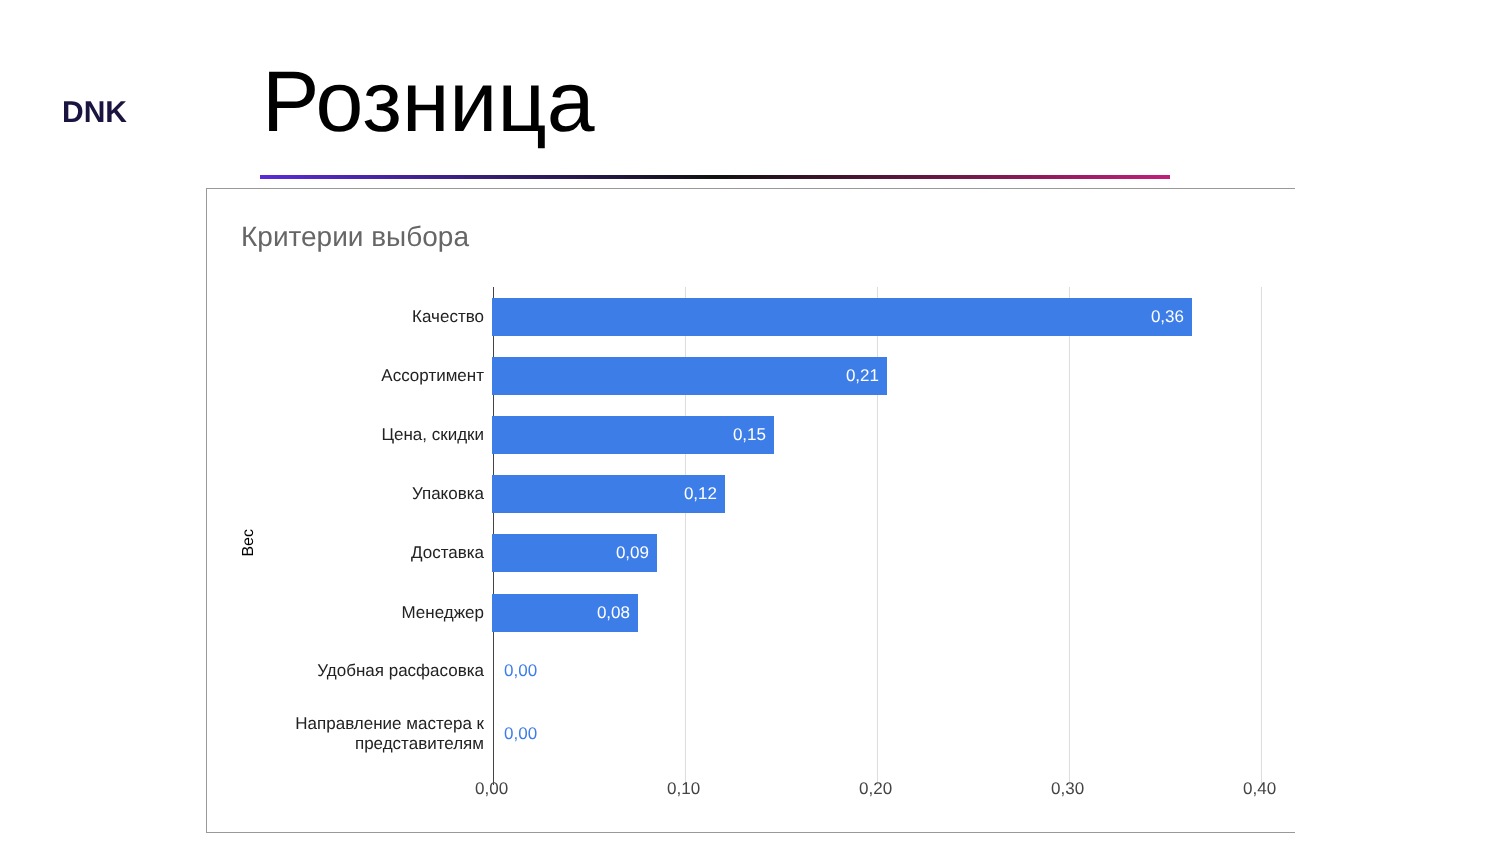DNK Розница
Критерии выбора
Вес
Качество
0,36
Ассортимент
0,21
Цена, скидки
0,15
Упаковка
0,12
Доставка
0,09
Менеджер
0,08
Удобная расфасовка 0,00
Направление мастера к представителям
0,00
0,00 0,10 0,20 0,30 0,40